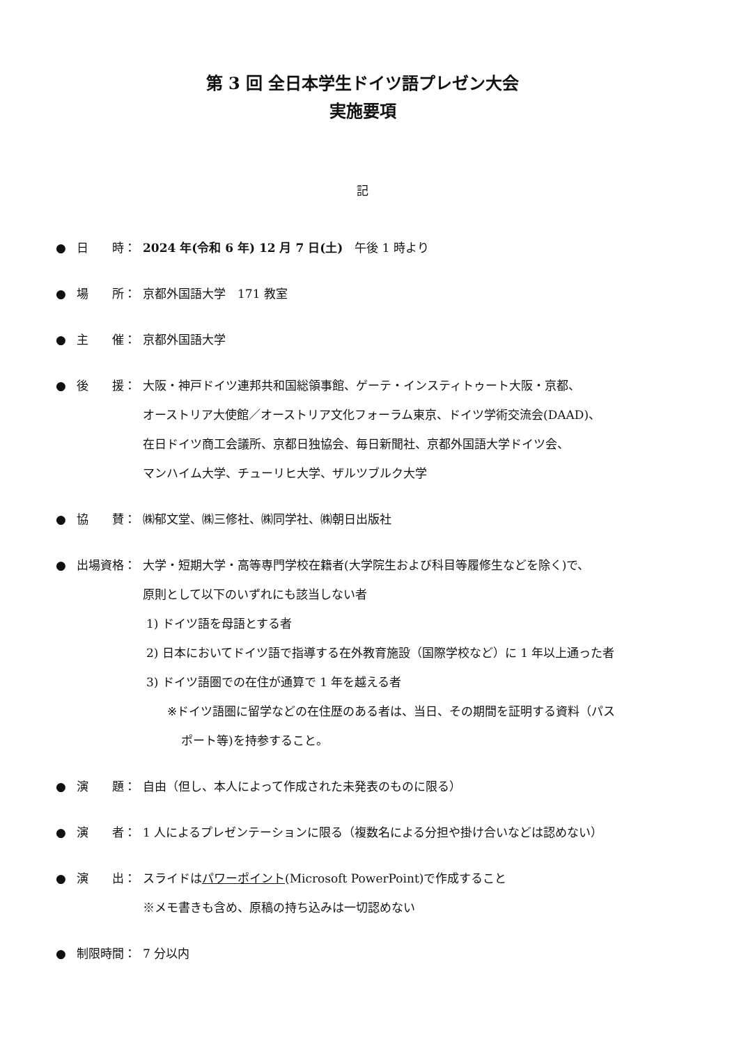第 3 回 全日本学生ドイツ語プレゼン大会
実施要項
記
● 日　　時： 2024 年(令和 6 年) 12 月 7 日(土)　午後 1 時より
● 場　　所： 京都外国語大学　171 教室
● 主　　催： 京都外国語大学
● 後　　援： 大阪・神戸ドイツ連邦共和国総領事館、ゲーテ・インスティトゥート大阪・京都、
オーストリア大使館／オーストリア文化フォーラム東京、ドイツ学術交流会(DAAD)、
在日ドイツ商工会議所、京都日独協会、毎日新聞社、京都外国語大学ドイツ会、
マンハイム大学、チューリヒ大学、ザルツブルク大学
● 協　　賛： ㈱郁文堂、㈱三修社、㈱同学社、㈱朝日出版社
● 出場資格： 大学・短期大学・高等専門学校在籍者(大学院生および科目等履修生などを除く)で、
原則として以下のいずれにも該当しない者
1) ドイツ語を母語とする者
2) 日本においてドイツ語で指導する在外教育施設（国際学校など）に 1 年以上通った者
3) ドイツ語圏での在住が通算で 1 年を越える者
※ドイツ語圏に留学などの在住歴のある者は、当日、その期間を証明する資料（パス
ポート等)を持参すること。
● 演　　題： 自由（但し、本人によって作成された未発表のものに限る）
● 演　　者： 1 人によるプレゼンテーションに限る（複数名による分担や掛け合いなどは認めない）
● 演　　出： スライドはパワーポイント(Microsoft PowerPoint)で作成すること
※メモ書きも含め、原稿の持ち込みは一切認めない
● 制限時間： 7 分以内